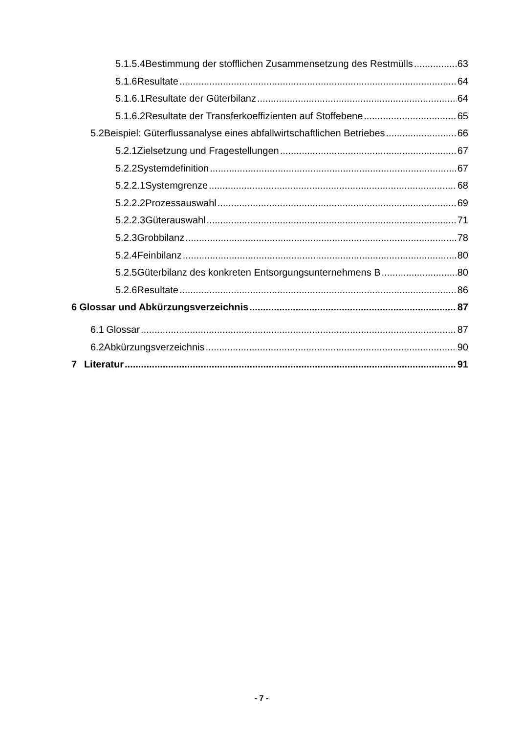5.1.5.4 Bestimmung der stofflichen Zusammensetzung des Restmülls 63
5.1.6 Resultate 64
5.1.6.1 Resultate der Güterbilanz 64
5.1.6.2 Resultate der Transferkoeffizienten auf Stoffebene 65
5.2 Beispiel: Güterflussanalyse eines abfallwirtschaftlichen Betriebes 66
5.2.1 Zielsetzung und Fragestellungen 67
5.2.2 Systemdefinition 67
5.2.2.1 Systemgrenze 68
5.2.2.2 Prozessauswahl 69
5.2.2.3 Güterauswahl 71
5.2.3 Grobbilanz 78
5.2.4 Feinbilanz 80
5.2.5 Güterbilanz des konkreten Entsorgungsunternehmens B 80
5.2.6 Resultate 86
6 Glossar und Abkürzungsverzeichnis 87
6.1 Glossar 87
6.2 Abkürzungsverzeichnis 90
7 Literatur 91
- 7 -